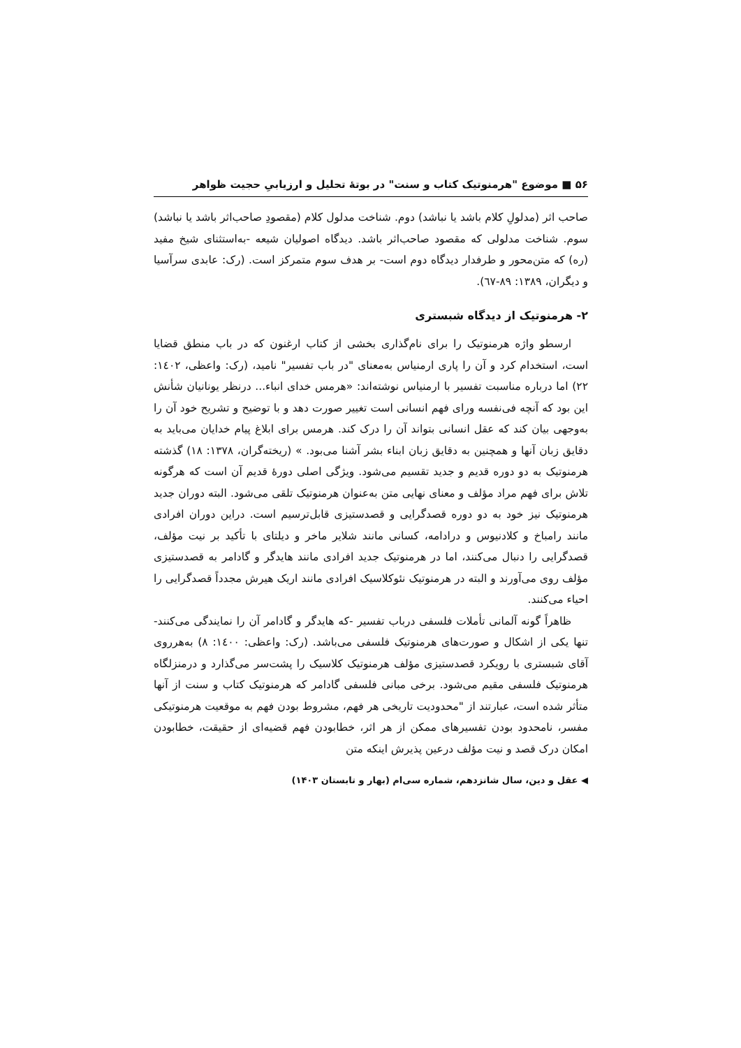۵۶ ■ موضوع "هرمنوتیک کتاب و سنت" در بوتهٔ تحلیل و ارزیابیِ حجیت ظواهر
صاحب اثر (مدلولِ کلام باشد یا نباشد) دوم. شناخت مدلول کلام (مقصودِ صاحب‌اثر باشد یا نباشد) سوم. شناخت مدلولی که مقصود صاحب‌اثر باشد. دیدگاه اصولیان شیعه -به‌استثنای شیخ مفید (ره) که متن‌محور و طرفدار دیدگاه دوم است- بر هدف سوم متمرکز است. (رک: عابدی سرآسیا و دیگران، ۱۳۸۹: ۸۹-٦۷).
۲- هرمنوتیک از دیدگاه شبستری
ارسطو واژه هرمنوتیک را برای نام‌گذاری بخشی از کتاب ارغنون که در باب منطق قضایا است، استخدام کرد و آن را پاری ارمنیاس به‌معنای "در باب تفسیر" نامید، (رک: واعظی، ۱٤۰۲: ۲۲) اما درباره مناسبت تفسیر با ارمنیاس نوشته‌اند: «هرمس خدای انباء... درنظر یونانیان شأنش این بود که آنچه فی‌نفسه ورای فهم انسانی است تغییر صورت دهد و با توضیح و تشریح خود آن را به‌وجهی بیان کند که عقل انسانی بتواند آن را درک کند. هرمس برای ابلاغ پیام خدایان می‌باید به دقایق زبان آنها و همچنین به دقایق زبان ابناء بشر آشنا می‌بود. » (ریخته‌گران، ۱۳۷۸: ۱۸) گذشته هرمنوتیک به دو دوره قدیم و جدید تقسیم می‌شود. ویژگی اصلی دورهٔ قدیم آن است که هرگونه تلاش برای فهم مراد مؤلف و معنای نهایی متن به‌عنوان هرمنوتیک تلقی می‌شود. البته دوران جدید هرمنوتیک نیز خود به دو دوره قصدگرایی و قصدستیزی قابل‌ترسیم است. دراین دوران افرادی مانند رامباخ و کلادنیوس و درادامه، کسانی مانند شلایر ماخر و دیلتای با تأکید بر نیت مؤلف، قصدگرایی را دنبال می‌کنند، اما در هرمنوتیک جدید افرادی مانند هایدگر و گادامر به قصدستیزی مؤلف روی می‌آورند و البته در هرمنوتیک نئوکلاسیک افرادی مانند اریک هیرش مجدداً قصدگرایی را احیاء می‌کنند.
ظاهراً گونه آلمانی تأملات فلسفی درباب تفسیر -که هایدگر و گادامر آن را نمایندگی می‌کنند- تنها یکی از اشکال و صورت‌های هرمنوتیک فلسفی می‌باشد. (رک: واعظی: ۱٤۰۰: ۸) به‌هرروی آقای شبستری با رویکرد قصدستیزی مؤلف هرمنوتیک کلاسیک را پشت‌سر می‌گذارد و درمنزلگاه هرمنوتیک فلسفی مقیم می‌شود. برخی مبانی فلسفی گادامر که هرمنوتیک کتاب و سنت از آنها متأثر شده است، عبارتند از "محدودیت تاریخی هر فهم، مشروط بودن فهم به موقعیت هرمنوتیکی مفسر، نامحدود بودن تفسیرهای ممکن از هر اثر، خطابودن فهم قضیه‌ای از حقیقت، خطابودن امکان درک قصد و نیت مؤلف درعین پذیرش اینکه متن
◀ عقل و دین، سال شانزدهم، شماره سی‌ام (بهار و تابستان ۱۴۰۳)